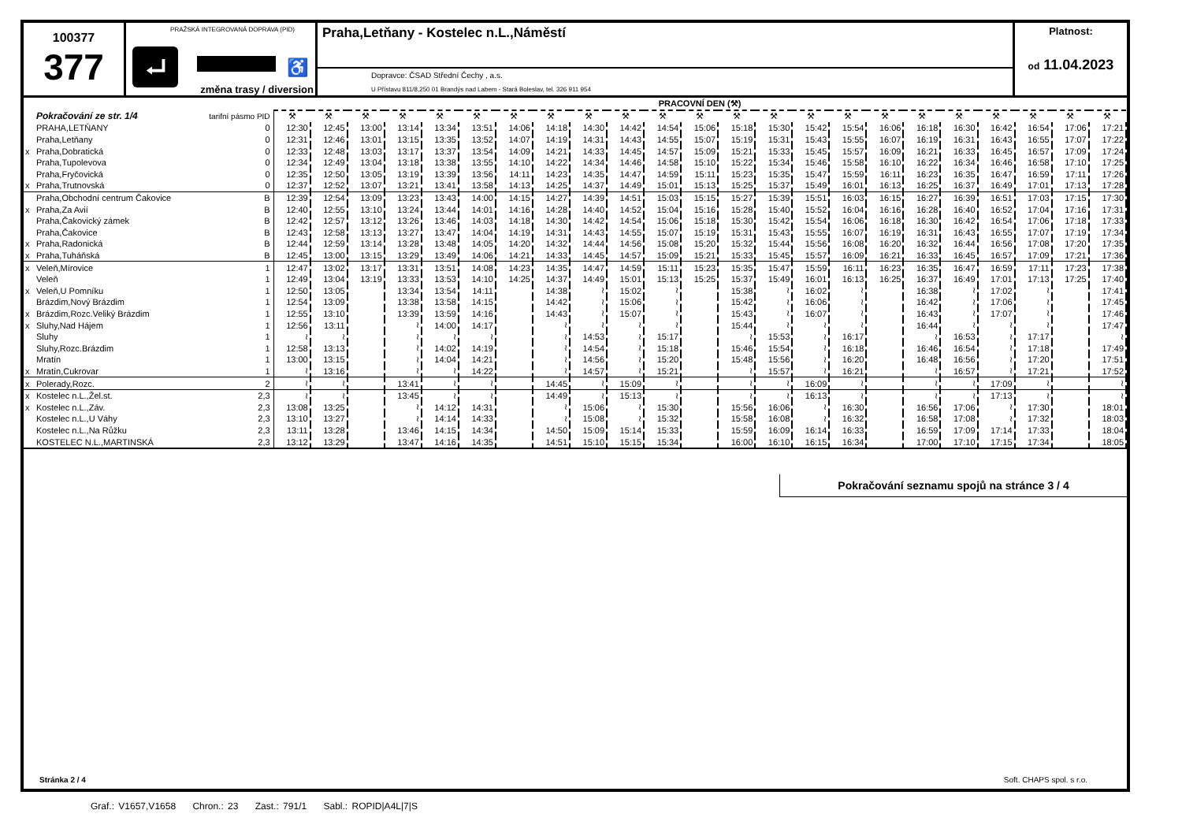100377
377
PRAŽSKÁ INTEGROVANÁ DOPRAVA (PID)
⮠ ♿
změna trasy / diversion
Praha,Letňany - Kostelec n.L.,Náměstí
Dopravce: ČSAD Střední Čechy , a.s.
U Přístavu 811/8,250 01 Brandýs nad Labem - Stará Boleslav, tel. 326 911 954
Platnost:
od 11.04.2023
| | | | PRACOVNÍ DEN (⚒) | | | | | | | | | | | | | | | | | | | | | | |
| --- | --- | --- | --- | --- | --- | --- | --- | --- | --- | --- | --- | --- | --- | --- | --- | --- | --- | --- | --- | --- | --- | --- | --- | --- | --- |
| | Pokračování ze str. 1/4 | tarifní pásmo PID | ⚒ | ⚒ | ⚒ | ⚒ | ⚒ | ⚒ | ⚒ | ⚒ | ⚒ | ⚒ | ⚒ | ⚒ | ⚒ | ⚒ | ⚒ | ⚒ | ⚒ | ⚒ | ⚒ | ⚒ | ⚒ | ⚒ | ⚒ |
| | PRAHA,LETŇANY | 0 | 12:30 | 12:45 | 13:00 | 13:14 | 13:34 | 13:51 | 14:06 | 14:18 | 14:30 | 14:42 | 14:54 | 15:06 | 15:18 | 15:30 | 15:42 | 15:54 | 16:06 | 16:18 | 16:30 | 16:42 | 16:54 | 17:06 | 17:21 |
| | Praha,Letňany | 0 | 12:31 | 12:46 | 13:01 | 13:15 | 13:35 | 13:52 | 14:07 | 14:19 | 14:31 | 14:43 | 14:55 | 15:07 | 15:19 | 15:31 | 15:43 | 15:55 | 16:07 | 16:19 | 16:31 | 16:43 | 16:55 | 17:07 | 17:22 |
| x | Praha,Dobratická | 0 | 12:33 | 12:48 | 13:03 | 13:17 | 13:37 | 13:54 | 14:09 | 14:21 | 14:33 | 14:45 | 14:57 | 15:09 | 15:21 | 15:33 | 15:45 | 15:57 | 16:09 | 16:21 | 16:33 | 16:45 | 16:57 | 17:09 | 17:24 |
| | Praha,Tupolevova | 0 | 12:34 | 12:49 | 13:04 | 13:18 | 13:38 | 13:55 | 14:10 | 14:22 | 14:34 | 14:46 | 14:58 | 15:10 | 15:22 | 15:34 | 15:46 | 15:58 | 16:10 | 16:22 | 16:34 | 16:46 | 16:58 | 17:10 | 17:25 |
| | Praha,Fryčovická | 0 | 12:35 | 12:50 | 13:05 | 13:19 | 13:39 | 13:56 | 14:11 | 14:23 | 14:35 | 14:47 | 14:59 | 15:11 | 15:23 | 15:35 | 15:47 | 15:59 | 16:11 | 16:23 | 16:35 | 16:47 | 16:59 | 17:11 | 17:26 |
| x | Praha,Trutnovská | 0 | 12:37 | 12:52 | 13:07 | 13:21 | 13:41 | 13:58 | 14:13 | 14:25 | 14:37 | 14:49 | 15:01 | 15:13 | 15:25 | 15:37 | 15:49 | 16:01 | 16:13 | 16:25 | 16:37 | 16:49 | 17:01 | 17:13 | 17:28 |
| | Praha,Obchodní centrum Čakovice | B | 12:39 | 12:54 | 13:09 | 13:23 | 13:43 | 14:00 | 14:15 | 14:27 | 14:39 | 14:51 | 15:03 | 15:15 | 15:27 | 15:39 | 15:51 | 16:03 | 16:15 | 16:27 | 16:39 | 16:51 | 17:03 | 17:15 | 17:30 |
| x | Praha,Za Avií | B | 12:40 | 12:55 | 13:10 | 13:24 | 13:44 | 14:01 | 14:16 | 14:28 | 14:40 | 14:52 | 15:04 | 15:16 | 15:28 | 15:40 | 15:52 | 16:04 | 16:16 | 16:28 | 16:40 | 16:52 | 17:04 | 17:16 | 17:31 |
| | Praha,Čakovický zámek | B | 12:42 | 12:57 | 13:12 | 13:26 | 13:46 | 14:03 | 14:18 | 14:30 | 14:42 | 14:54 | 15:06 | 15:18 | 15:30 | 15:42 | 15:54 | 16:06 | 16:18 | 16:30 | 16:42 | 16:54 | 17:06 | 17:18 | 17:33 |
| | Praha,Čakovice | B | 12:43 | 12:58 | 13:13 | 13:27 | 13:47 | 14:04 | 14:19 | 14:31 | 14:43 | 14:55 | 15:07 | 15:19 | 15:31 | 15:43 | 15:55 | 16:07 | 16:19 | 16:31 | 16:43 | 16:55 | 17:07 | 17:19 | 17:34 |
| x | Praha,Radonická | B | 12:44 | 12:59 | 13:14 | 13:28 | 13:48 | 14:05 | 14:20 | 14:32 | 14:44 | 14:56 | 15:08 | 15:20 | 15:32 | 15:44 | 15:56 | 16:08 | 16:20 | 16:32 | 16:44 | 16:56 | 17:08 | 17:20 | 17:35 |
| x | Praha,Tuháňská | B | 12:45 | 13:00 | 13:15 | 13:29 | 13:49 | 14:06 | 14:21 | 14:33 | 14:45 | 14:57 | 15:09 | 15:21 | 15:33 | 15:45 | 15:57 | 16:09 | 16:21 | 16:33 | 16:45 | 16:57 | 17:09 | 17:21 | 17:36 |
| x | Veleň,Mírovice | 1 | 12:47 | 13:02 | 13:17 | 13:31 | 13:51 | 14:08 | 14:23 | 14:35 | 14:47 | 14:59 | 15:11 | 15:23 | 15:35 | 15:47 | 15:59 | 16:11 | 16:23 | 16:35 | 16:47 | 16:59 | 17:11 | 17:23 | 17:38 |
| | Veleň | 1 | 12:49 | 13:04 | 13:19 | 13:33 | 13:53 | 14:10 | 14:25 | 14:37 | 14:49 | 15:01 | 15:13 | 15:25 | 15:37 | 15:49 | 16:01 | 16:13 | 16:25 | 16:37 | 16:49 | 17:01 | 17:13 | 17:25 | 17:40 |
| x | Veleň,U Pomníku | 1 | 12:50 | 13:05 | | 13:34 | 13:54 | 14:11 | | 14:38 | ≀ | 15:02 | ≀ | | 15:38 | ≀ | 16:02 | ≀ | | 16:38 | ≀ | 17:02 | ≀ | | 17:41 |
| | Brázdim,Nový Brázdim | 1 | 12:54 | 13:09 | | 13:38 | 13:58 | 14:15 | | 14:42 | ≀ | 15:06 | ≀ | | 15:42 | ≀ | 16:06 | ≀ | | 16:42 | ≀ | 17:06 | ≀ | | 17:45 |
| x | Brázdim,Rozc.Veliký Brázdim | 1 | 12:55 | 13:10 | | 13:39 | 13:59 | 14:16 | | 14:43 | ≀ | 15:07 | ≀ | | 15:43 | ≀ | 16:07 | ≀ | | 16:43 | ≀ | 17:07 | ≀ | | 17:46 |
| x | Sluhy,Nad Hájem | 1 | 12:56 | 13:11 | | ≀ | 14:00 | 14:17 | | ≀ | ≀ | ≀ | ≀ | | 15:44 | ≀ | ≀ | ≀ | | 16:44 | ≀ | ≀ | ≀ | | 17:47 |
| | Sluhy | 1 | ≀ | ≀ | | ≀ | ≀ | ≀ | | ≀ | 14:53 | ≀ | 15:17 | | ≀ | 15:53 | ≀ | 16:17 | | ≀ | 16:53 | ≀ | 17:17 | | ≀ |
| | Sluhy,Rozc.Brázdim | 1 | 12:58 | 13:13 | | ≀ | 14:02 | 14:19 | | ≀ | 14:54 | ≀ | 15:18 | | 15:46 | 15:54 | ≀ | 16:18 | | 16:46 | 16:54 | ≀ | 17:18 | | 17:49 |
| | Mratín | 1 | 13:00 | 13:15 | | ≀ | 14:04 | 14:21 | | ≀ | 14:56 | ≀ | 15:20 | | 15:48 | 15:56 | ≀ | 16:20 | | 16:48 | 16:56 | ≀ | 17:20 | | 17:51 |
| x | Mratín,Cukrovar | 1 | ≀ | 13:16 | | ≀ | ≀ | 14:22 | | ≀ | 14:57 | ≀ | 15:21 | | ≀ | 15:57 | ≀ | 16:21 | | ≀ | 16:57 | ≀ | 17:21 | | 17:52 |
| x | Polerady,Rozc. | 2 | ≀ | ≀ | | 13:41 | ≀ | ≀ | | 14:45 | ≀ | 15:09 | ≀ | | ≀ | ≀ | 16:09 | ≀ | | ≀ | ≀ | 17:09 | ≀ | | ≀ |
| x | Kostelec n.L.,Žel.st. | 2,3 | ≀ | ≀ | | 13:45 | ≀ | ≀ | | 14:49 | ≀ | 15:13 | ≀ | | ≀ | ≀ | 16:13 | ≀ | | ≀ | ≀ | 17:13 | ≀ | | ≀ |
| x | Kostelec n.L.,Záv. | 2,3 | 13:08 | 13:25 | | ≀ | 14:12 | 14:31 | | ≀ | 15:06 | ≀ | 15:30 | | 15:56 | 16:06 | ≀ | 16:30 | | 16:56 | 17:06 | ≀ | 17:30 | | 18:01 |
| | Kostelec n.L.,U Váhy | 2,3 | 13:10 | 13:27 | | ≀ | 14:14 | 14:33 | | ≀ | 15:08 | ≀ | 15:32 | | 15:58 | 16:08 | ≀ | 16:32 | | 16:58 | 17:08 | ≀ | 17:32 | | 18:03 |
| | Kostelec n.L.,Na Růžku | 2,3 | 13:11 | 13:28 | | 13:46 | 14:15 | 14:34 | | 14:50 | 15:09 | 15:14 | 15:33 | | 15:59 | 16:09 | 16:14 | 16:33 | | 16:59 | 17:09 | 17:14 | 17:33 | | 18:04 |
| | KOSTELEC N.L.,MARTINSKÁ | 2,3 | 13:12 | 13:29 | | 13:47 | 14:16 | 14:35 | | 14:51 | 15:10 | 15:15 | 15:34 | | 16:00 | 16:10 | 16:15 | 16:34 | | 17:00 | 17:10 | 17:15 | 17:34 | | 18:05 |
Pokračování seznamu spojů na stránce 3 / 4
Stránka 2 / 4 Soft. CHAPS spol. s r.o.
Graf.: V1657,V1658 Chron.: 23 Zast.: 791/1 Sabl.: ROPID|A4L|7|S